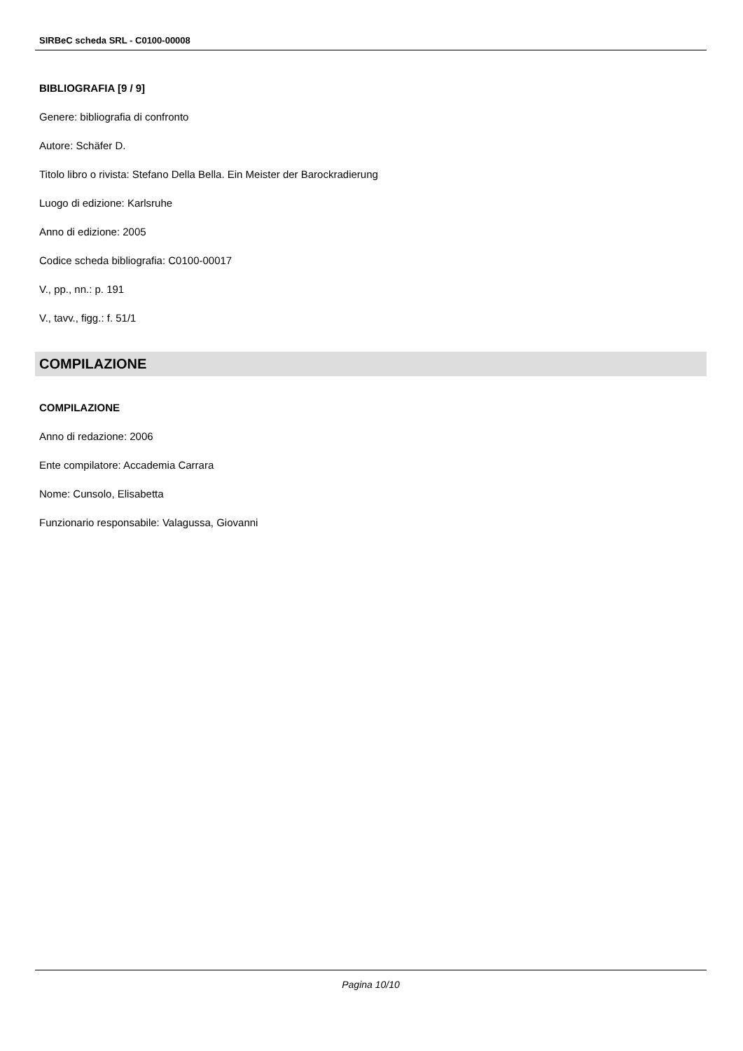SIRBeC scheda SRL - C0100-00008
BIBLIOGRAFIA [9 / 9]
Genere: bibliografia di confronto
Autore: Schäfer D.
Titolo libro o rivista: Stefano Della Bella. Ein Meister der Barockradierung
Luogo di edizione: Karlsruhe
Anno di edizione: 2005
Codice scheda bibliografia: C0100-00017
V., pp., nn.: p. 191
V., tavv., figg.: f. 51/1
COMPILAZIONE
COMPILAZIONE
Anno di redazione: 2006
Ente compilatore: Accademia Carrara
Nome: Cunsolo, Elisabetta
Funzionario responsabile: Valagussa, Giovanni
Pagina 10/10